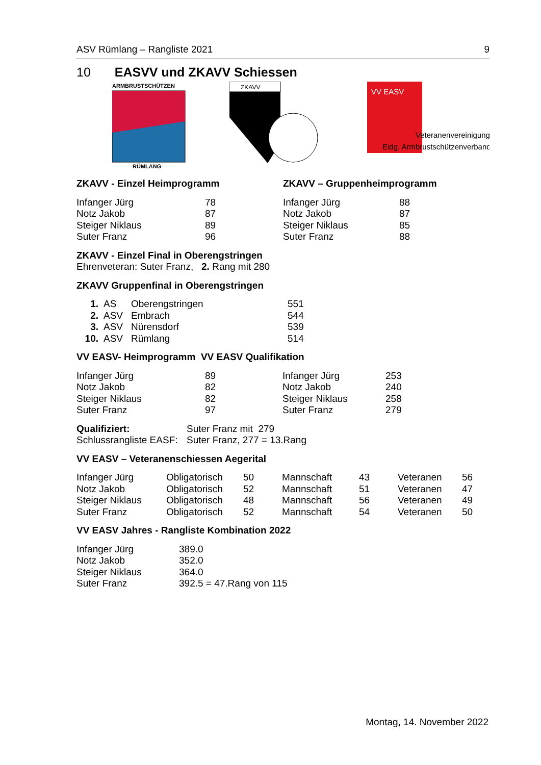ASV Rümlang – Rangliste 2021 9
10 EASVV und ZKAVV Schiessen
ARMBRUSTSCHÜTZEN
RÜMLANG
ZKAVV
VV EASV
Veteranenvereinigung
Eidg. Armbrustschützenverband
ZKAVV - Einzel Heimprogramm
| Infanger Jürg | 78 |
| Notz Jakob | 87 |
| Steiger Niklaus | 89 |
| Suter Franz | 96 |
ZKAVV – Gruppenheimprogramm
| Infanger Jürg | 88 |
| Notz Jakob | 87 |
| Steiger Niklaus | 85 |
| Suter Franz | 88 |
ZKAVV - Einzel Final in Oberengstringen
Ehrenveteran: Suter Franz, 2. Rang mit 280
ZKAVV Gruppenfinal in Oberengstringen
| 1. | AS | Oberengstringen | 551 |
| 2. | ASV | Embrach | 544 |
| 3. | ASV | Nürensdorf | 539 |
| 10. | ASV | Rümlang | 514 |
VV EASV- Heimprogramm VV EASV Qualifikation
| Infanger Jürg | 89 | Infanger Jürg | 253 |
| Notz Jakob | 82 | Notz Jakob | 240 |
| Steiger Niklaus | 82 | Steiger Niklaus | 258 |
| Suter Franz | 97 | Suter Franz | 279 |
| Qualifiziert: | Suter Franz mit 279 |
| Schlussrangliste EASF: | Suter Franz, 277 = 13.Rang |
VV EASV – Veteranenschiessen Aegerital
| Infanger Jürg | Obligatorisch | 50 | Mannschaft | 43 | Veteranen | 56 |
| Notz Jakob | Obligatorisch | 52 | Mannschaft | 51 | Veteranen | 47 |
| Steiger Niklaus | Obligatorisch | 48 | Mannschaft | 56 | Veteranen | 49 |
| Suter Franz | Obligatorisch | 52 | Mannschaft | 54 | Veteranen | 50 |
VV EASV Jahres - Rangliste Kombination 2022
| Infanger Jürg | 389.0 |
| Notz Jakob | 352.0 |
| Steiger Niklaus | 364.0 |
| Suter Franz | 392.5 = 47.Rang von 115 |
Montag, 14. November 2022